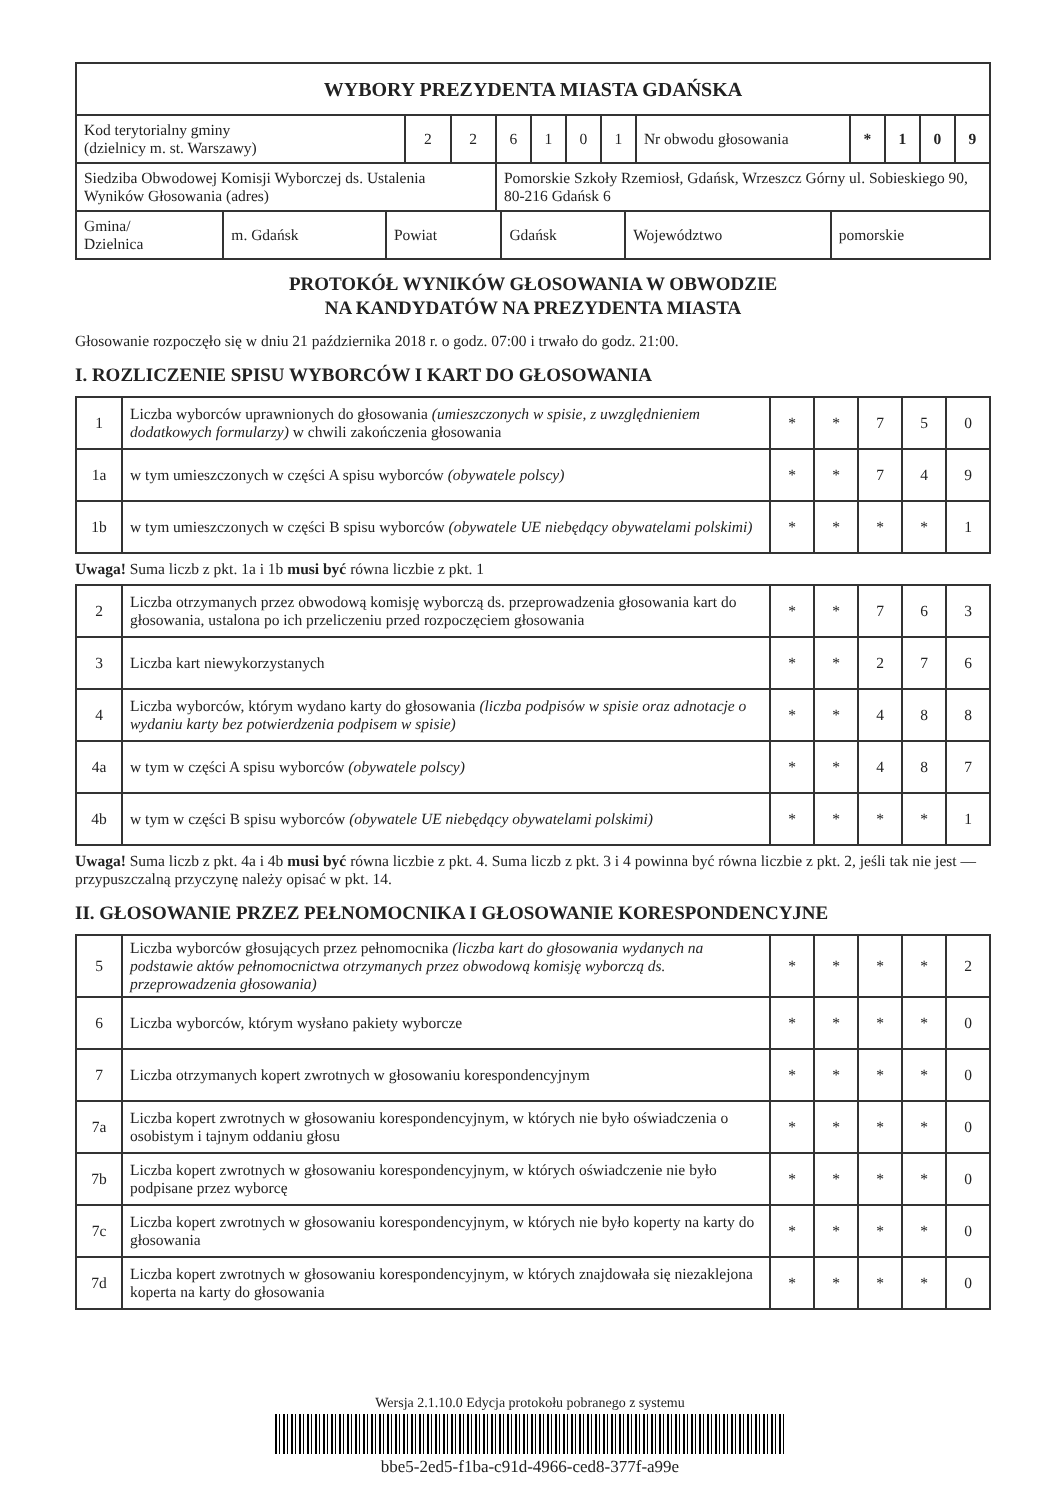| WYBORY PREZYDENTA MIASTA GDAŃSKA | | | | | | | | | | | |
| Kod terytorialny gminy (dzielnicy m. st. Warszawy) | 2 | 2 | 6 | 1 | 0 | 1 | Nr obwodu głosowania | * | 1 | 0 | 9 |
| Siedziba Obwodowej Komisji Wyborczej ds. Ustalenia Wyników Głosowania (adres) | | | Pomorskie Szkoły Rzemiosł, Gdańsk, Wrzeszcz Górny ul. Sobieskiego 90, 80-216 Gdańsk 6 | | | | | | | | |
| Gmina/ Dzielnica | m. Gdańsk | Powiat | Gdańsk | Województwo | pomorskie |
PROTOKÓŁ WYNIKÓW GŁOSOWANIA W OBWODZIE
NA KANDYDATÓW NA PREZYDENTA MIASTA
Głosowanie rozpoczęło się w dniu 21 października 2018 r. o godz. 07:00 i trwało do godz. 21:00.
I. ROZLICZENIE SPISU WYBORCÓW I KART DO GŁOSOWANIA
| 1 | Liczba wyborców uprawnionych do głosowania (umieszczonych w spisie, z uwzględnieniem dodatkowych formularzy) w chwili zakończenia głosowania | * | * | 7 | 5 | 0 |
| 1a | w tym umieszczonych w części A spisu wyborców (obywatele polscy) | * | * | 7 | 4 | 9 |
| 1b | w tym umieszczonych w części B spisu wyborców (obywatele UE niebędący obywatelami polskimi) | * | * | * | * | 1 |
Uwaga! Suma liczb z pkt. 1a i 1b musi być równa liczbie z pkt. 1
| 2 | Liczba otrzymanych przez obwodową komisję wyborczą ds. przeprowadzenia głosowania kart do głosowania, ustalona po ich przeliczeniu przed rozpoczęciem głosowania | * | * | 7 | 6 | 3 |
| 3 | Liczba kart niewykorzystanych | * | * | 2 | 7 | 6 |
| 4 | Liczba wyborców, którym wydano karty do głosowania (liczba podpisów w spisie oraz adnotacje o wydaniu karty bez potwierdzenia podpisem w spisie) | * | * | 4 | 8 | 8 |
| 4a | w tym w części A spisu wyborców (obywatele polscy) | * | * | 4 | 8 | 7 |
| 4b | w tym w części B spisu wyborców (obywatele UE niebędący obywatelami polskimi) | * | * | * | * | 1 |
Uwaga! Suma liczb z pkt. 4a i 4b musi być równa liczbie z pkt. 4. Suma liczb z pkt. 3 i 4 powinna być równa liczbie z pkt. 2, jeśli tak nie jest — przypuszczalną przyczynę należy opisać w pkt. 14.
II. GŁOSOWANIE PRZEZ PEŁNOMOCNIKA I GŁOSOWANIE KORESPONDENCYJNE
| 5 | Liczba wyborców głosujących przez pełnomocnika (liczba kart do głosowania wydanych na podstawie aktów pełnomocnictwa otrzymanych przez obwodową komisję wyborczą ds. przeprowadzenia głosowania) | * | * | * | * | 2 |
| 6 | Liczba wyborców, którym wysłano pakiety wyborcze | * | * | * | * | 0 |
| 7 | Liczba otrzymanych kopert zwrotnych w głosowaniu korespondencyjnym | * | * | * | * | 0 |
| 7a | Liczba kopert zwrotnych w głosowaniu korespondencyjnym, w których nie było oświadczenia o osobistym i tajnym oddaniu głosu | * | * | * | * | 0 |
| 7b | Liczba kopert zwrotnych w głosowaniu korespondencyjnym, w których oświadczenie nie było podpisane przez wyborcę | * | * | * | * | 0 |
| 7c | Liczba kopert zwrotnych w głosowaniu korespondencyjnym, w których nie było koperty na karty do głosowania | * | * | * | * | 0 |
| 7d | Liczba kopert zwrotnych w głosowaniu korespondencyjnym, w których znajdowała się niezaklejona koperta na karty do głosowania | * | * | * | * | 0 |
Wersja 2.1.10.0 Edycja protokołu pobranego z systemu
bbe5-2ed5-f1ba-c91d-4966-ced8-377f-a99e